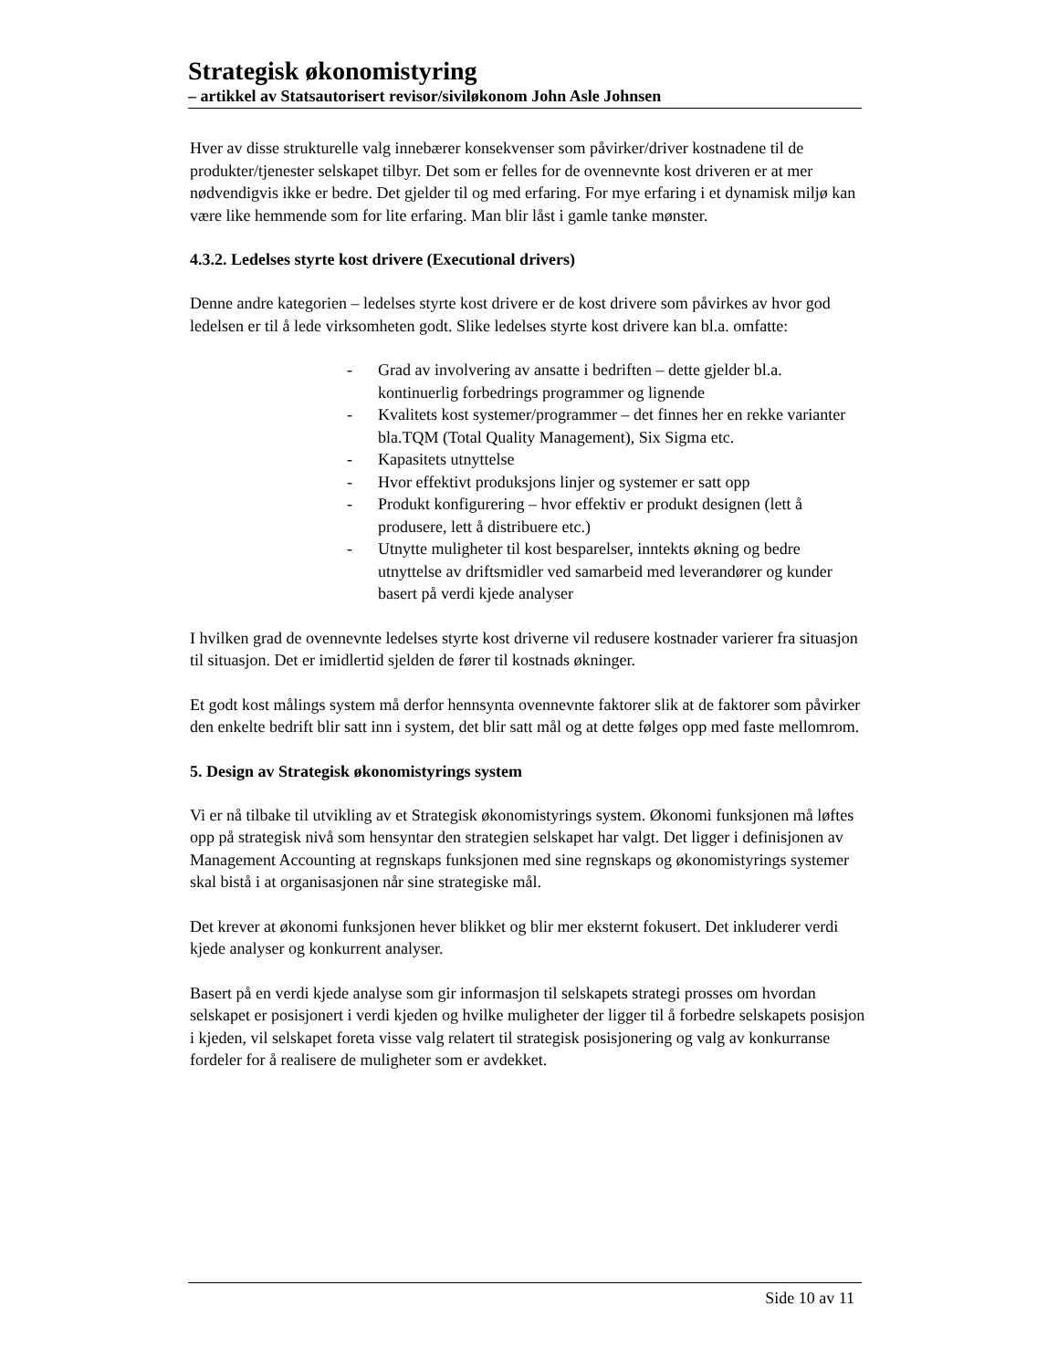Strategisk økonomistyring
– artikkel av Statsautorisert revisor/siviløkonom John Asle Johnsen
Hver av disse strukturelle valg innebærer konsekvenser som påvirker/driver kostnadene til de produkter/tjenester selskapet tilbyr. Det som er felles for de ovennevnte kost driveren er at mer nødvendigvis ikke er bedre. Det gjelder til og med erfaring. For mye erfaring i et dynamisk miljø kan være like hemmende som for lite erfaring. Man blir låst i gamle tanke mønster.
4.3.2. Ledelses styrte kost drivere (Executional drivers)
Denne andre kategorien – ledelses styrte kost drivere er de kost drivere som påvirkes av hvor god ledelsen er til å lede virksomheten godt. Slike ledelses styrte kost drivere kan bl.a. omfatte:
- Grad av involvering av ansatte i bedriften – dette gjelder bl.a. kontinuerlig forbedrings programmer og lignende
- Kvalitets kost systemer/programmer – det finnes her en rekke varianter bla.TQM (Total Quality Management), Six Sigma etc.
- Kapasitets utnyttelse
- Hvor effektivt produksjons linjer og systemer er satt opp
- Produkt konfigurering – hvor effektiv er produkt designen (lett å produsere, lett å distribuere etc.)
- Utnytte muligheter til kost besparelser, inntekts økning og bedre utnyttelse av driftsmidler ved samarbeid med leverandører og kunder basert på verdi kjede analyser
I hvilken grad de ovennevnte ledelses styrte kost driverne vil redusere kostnader varierer fra situasjon til situasjon. Det er imidlertid sjelden de fører til kostnads økninger.
Et godt kost målings system må derfor hennsynta ovennevnte faktorer slik at de faktorer som påvirker den enkelte bedrift blir satt inn i system, det blir satt mål og at dette følges opp med faste mellomrom.
5. Design av Strategisk økonomistyrings system
Vi er nå tilbake til utvikling av et Strategisk økonomistyrings system. Økonomi funksjonen må løftes opp på strategisk nivå som hensyntar den strategien selskapet har valgt. Det ligger i definisjonen av Management Accounting at regnskaps funksjonen med sine regnskaps og økonomistyrings systemer skal bistå i at organisasjonen når sine strategiske mål.
Det krever at økonomi funksjonen hever blikket og blir mer eksternt fokusert. Det inkluderer verdi kjede analyser og konkurrent analyser.
Basert på en verdi kjede analyse som gir informasjon til selskapets strategi prosses om hvordan selskapet er posisjonert i verdi kjeden og hvilke muligheter der ligger til å forbedre selskapets posisjon i kjeden, vil selskapet foreta visse valg relatert til strategisk posisjonering og valg av konkurranse fordeler for å realisere de muligheter som er avdekket.
Side 10 av 11